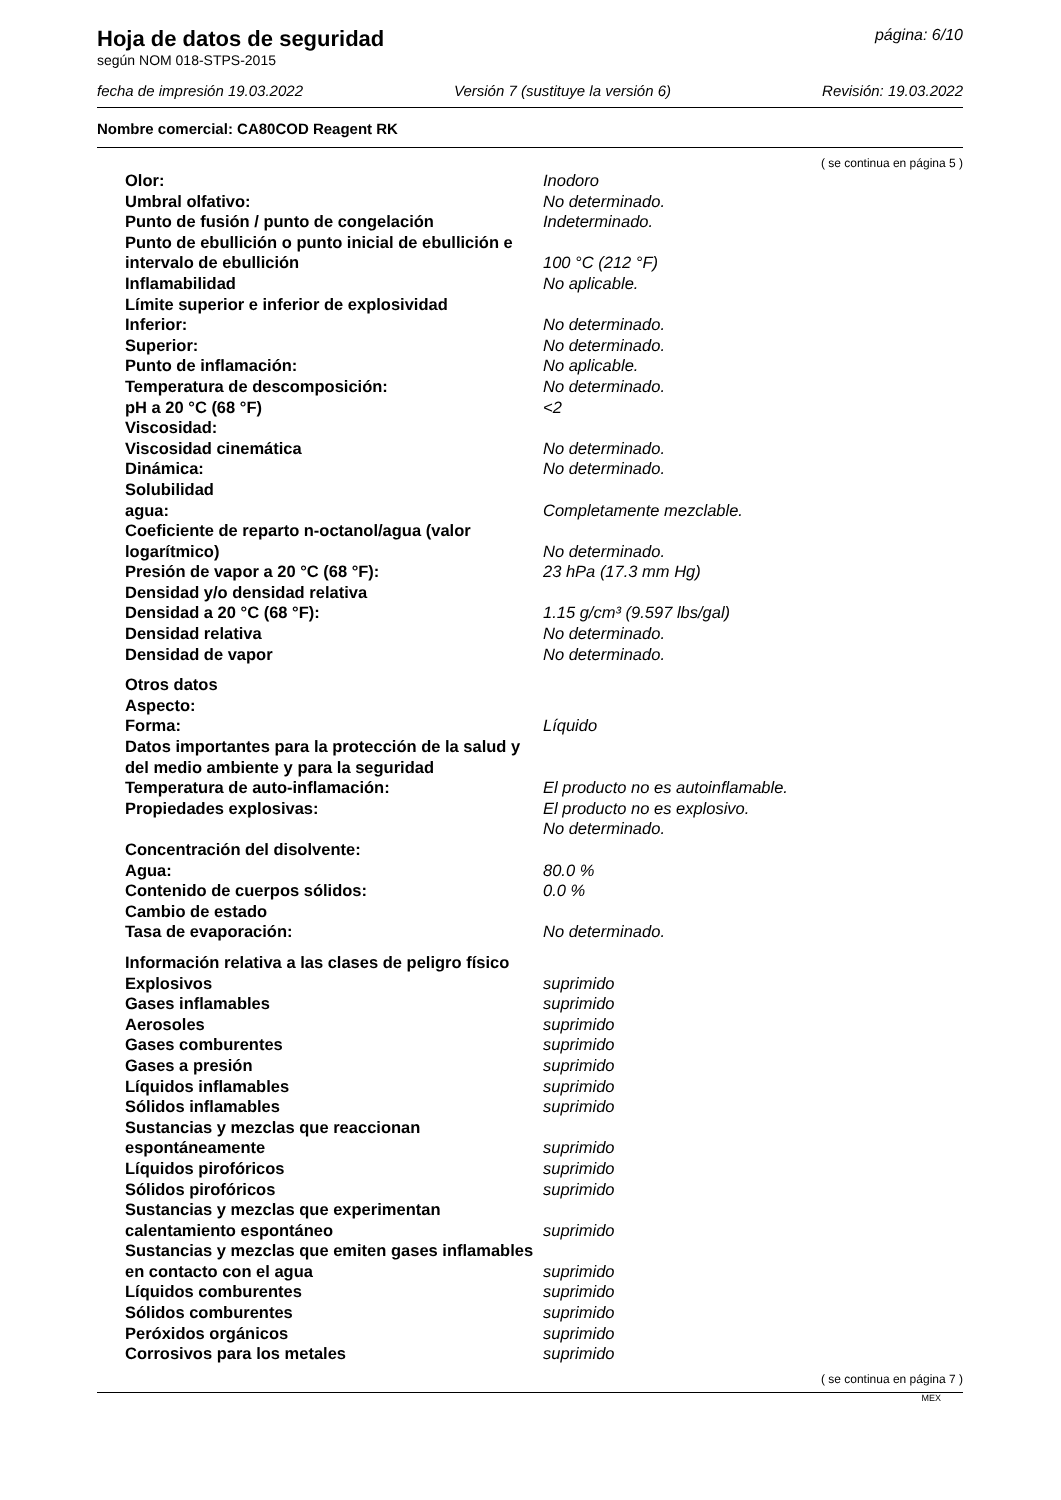Hoja de datos de seguridad página: 6/10
según NOM 018-STPS-2015
fecha de impresión 19.03.2022 Versión 7 (sustituye la versión 6) Revisión: 19.03.2022
Nombre comercial: CA80COD Reagent RK
( se continua en página 5 )
| Olor: | Inodoro |
| Umbral olfativo: | No determinado. |
| Punto de fusión / punto de congelación | Indeterminado. |
| Punto de ebullición o punto inicial de ebullición e intervalo de ebullición | 100 °C (212 °F) |
| Inflamabilidad | No aplicable. |
| Límite superior e inferior de explosividad | |
| Inferior: | No determinado. |
| Superior: | No determinado. |
| Punto de inflamación: | No aplicable. |
| Temperatura de descomposición: | No determinado. |
| pH a 20 °C (68 °F) | <2 |
| Viscosidad: | |
| Viscosidad cinemática | No determinado. |
| Dinámica: | No determinado. |
| Solubilidad | |
| agua: | Completamente mezclable. |
| Coeficiente de reparto n-octanol/agua (valor logarítmico) | No determinado. |
| Presión de vapor a 20 °C (68 °F): | 23 hPa (17.3 mm Hg) |
| Densidad y/o densidad relativa | |
| Densidad a 20 °C (68 °F): | 1.15 g/cm³ (9.597 lbs/gal) |
| Densidad relativa | No determinado. |
| Densidad de vapor | No determinado. |
| Otros datos | |
| Aspecto: | |
| Forma: | Líquido |
| Datos importantes para la protección de la salud y del medio ambiente y para la seguridad | |
| Temperatura de auto-inflamación: | El producto no es autoinflamable. |
| Propiedades explosivas: | El producto no es explosivo. No determinado. |
| Concentración del disolvente: | |
| Agua: | 80.0 % |
| Contenido de cuerpos sólidos: | 0.0 % |
| Cambio de estado | |
| Tasa de evaporación: | No determinado. |
| Información relativa a las clases de peligro físico | |
| Explosivos | suprimido |
| Gases inflamables | suprimido |
| Aerosoles | suprimido |
| Gases comburentes | suprimido |
| Gases a presión | suprimido |
| Líquidos inflamables | suprimido |
| Sólidos inflamables | suprimido |
| Sustancias y mezclas que reaccionan espontáneamente | suprimido |
| Líquidos pirofóricos | suprimido |
| Sólidos pirofóricos | suprimido |
| Sustancias y mezclas que experimentan calentamiento espontáneo | suprimido |
| Sustancias y mezclas que emiten gases inflamables en contacto con el agua | suprimido |
| Líquidos comburentes | suprimido |
| Sólidos comburentes | suprimido |
| Peróxidos orgánicos | suprimido |
| Corrosivos para los metales | suprimido |
( se continua en página 7 )
MEX